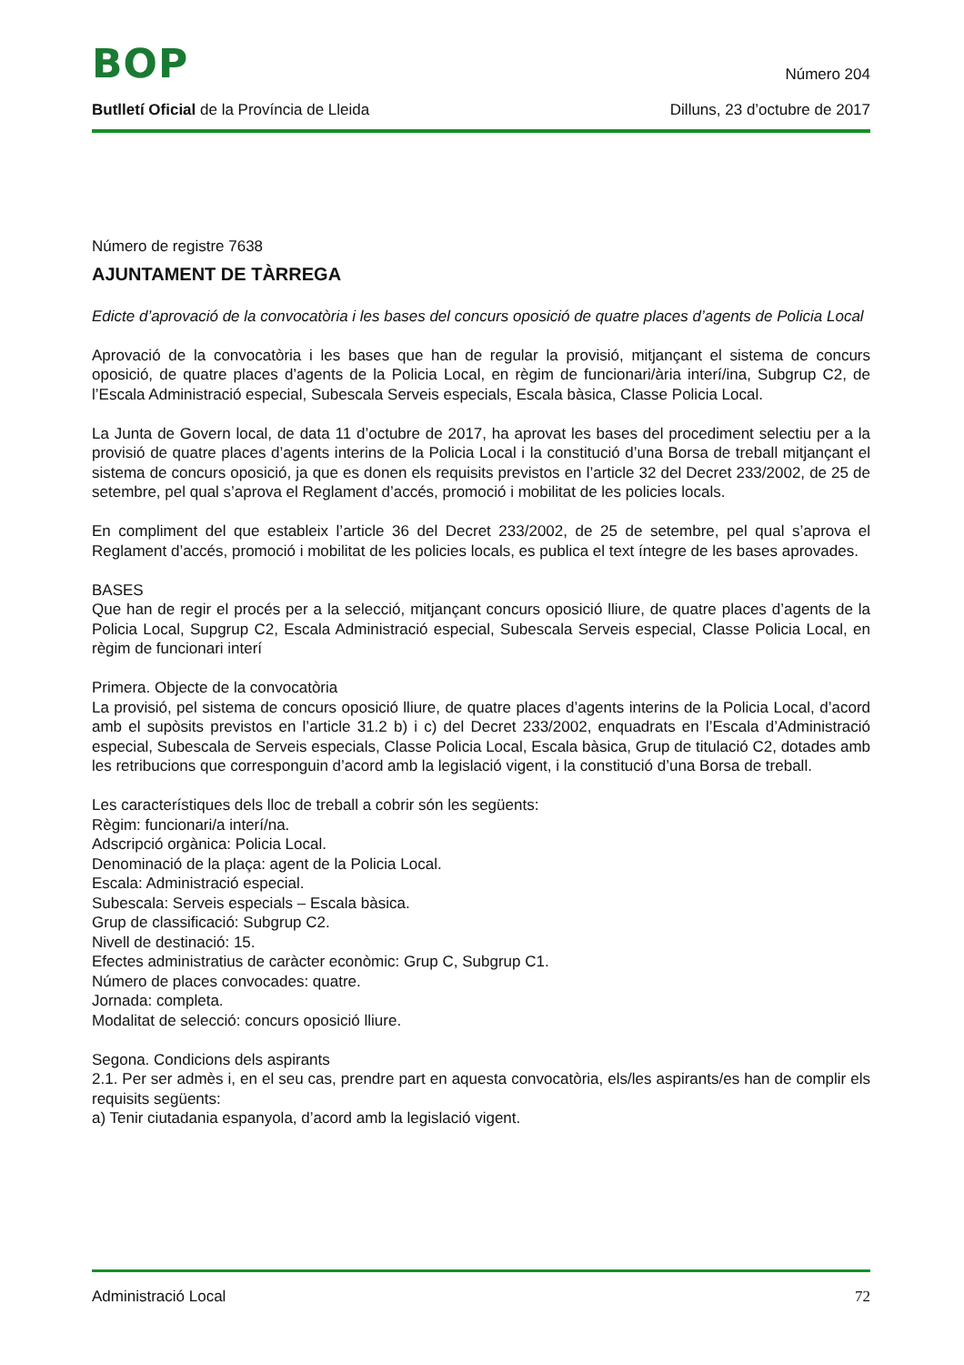BOP
Número 204
Butlletí Oficial de la Província de Lleida
Dilluns, 23 d’octubre de 2017
Número de registre 7638
AJUNTAMENT DE TÀRREGA
Edicte d’aprovació de la convocatòria i les bases del concurs oposició de quatre places d’agents de Policia Local
Aprovació de la convocatòria i les bases que han de regular la provisió, mitjançant el sistema de concurs oposició, de quatre places d’agents de la Policia Local, en règim de funcionari/ària interí/ina, Subgrup C2, de l’Escala Administració especial, Subescala Serveis especials, Escala bàsica, Classe Policia Local.
La Junta de Govern local, de data 11 d’octubre de 2017, ha aprovat les bases del procediment selectiu per a la provisió de quatre places d’agents interins de la Policia Local i la constitució d’una Borsa de treball mitjançant el sistema de concurs oposició, ja que es donen els requisits previstos en l’article 32 del Decret 233/2002, de 25 de setembre, pel qual s’aprova el Reglament d’accés, promoció i mobilitat de les policies locals.
En compliment del que estableix l’article 36 del Decret 233/2002, de 25 de setembre, pel qual s’aprova el Reglament d’accés, promoció i mobilitat de les policies locals, es publica el text íntegre de les bases aprovades.
BASES
Que han de regir el procés per a la selecció, mitjançant concurs oposició lliure, de quatre places d’agents de la Policia Local, Supgrup C2, Escala Administració especial, Subescala Serveis especial, Classe Policia Local, en règim de funcionari interí
Primera. Objecte de la convocatòria
La provisió, pel sistema de concurs oposició lliure, de quatre places d’agents interins de la Policia Local, d’acord amb el supòsits previstos en l’article 31.2 b) i c) del Decret 233/2002, enquadrats en l’Escala d’Administració especial, Subescala de Serveis especials, Classe Policia Local, Escala bàsica, Grup de titulació C2, dotades amb les retribucions que corresponguin d’acord amb la legislació vigent, i la constitució d’una Borsa de treball.
Les característiques dels lloc de treball a cobrir són les següents:
Règim: funcionari/a interí/na.
Adscripció orgànica: Policia Local.
Denominació de la plaça: agent de la Policia Local.
Escala: Administració especial.
Subescala: Serveis especials – Escala bàsica.
Grup de classificació: Subgrup C2.
Nivell de destinació: 15.
Efectes administratius de caràcter econòmic: Grup C, Subgrup C1.
Número de places convocades: quatre.
Jornada: completa.
Modalitat de selecció: concurs oposició lliure.
Segona. Condicions dels aspirants
2.1. Per ser admès i, en el seu cas, prendre part en aquesta convocatòria, els/les aspirants/es han de complir els requisits següents:
a) Tenir ciutadania espanyola, d’acord amb la legislació vigent.
Administració Local
72